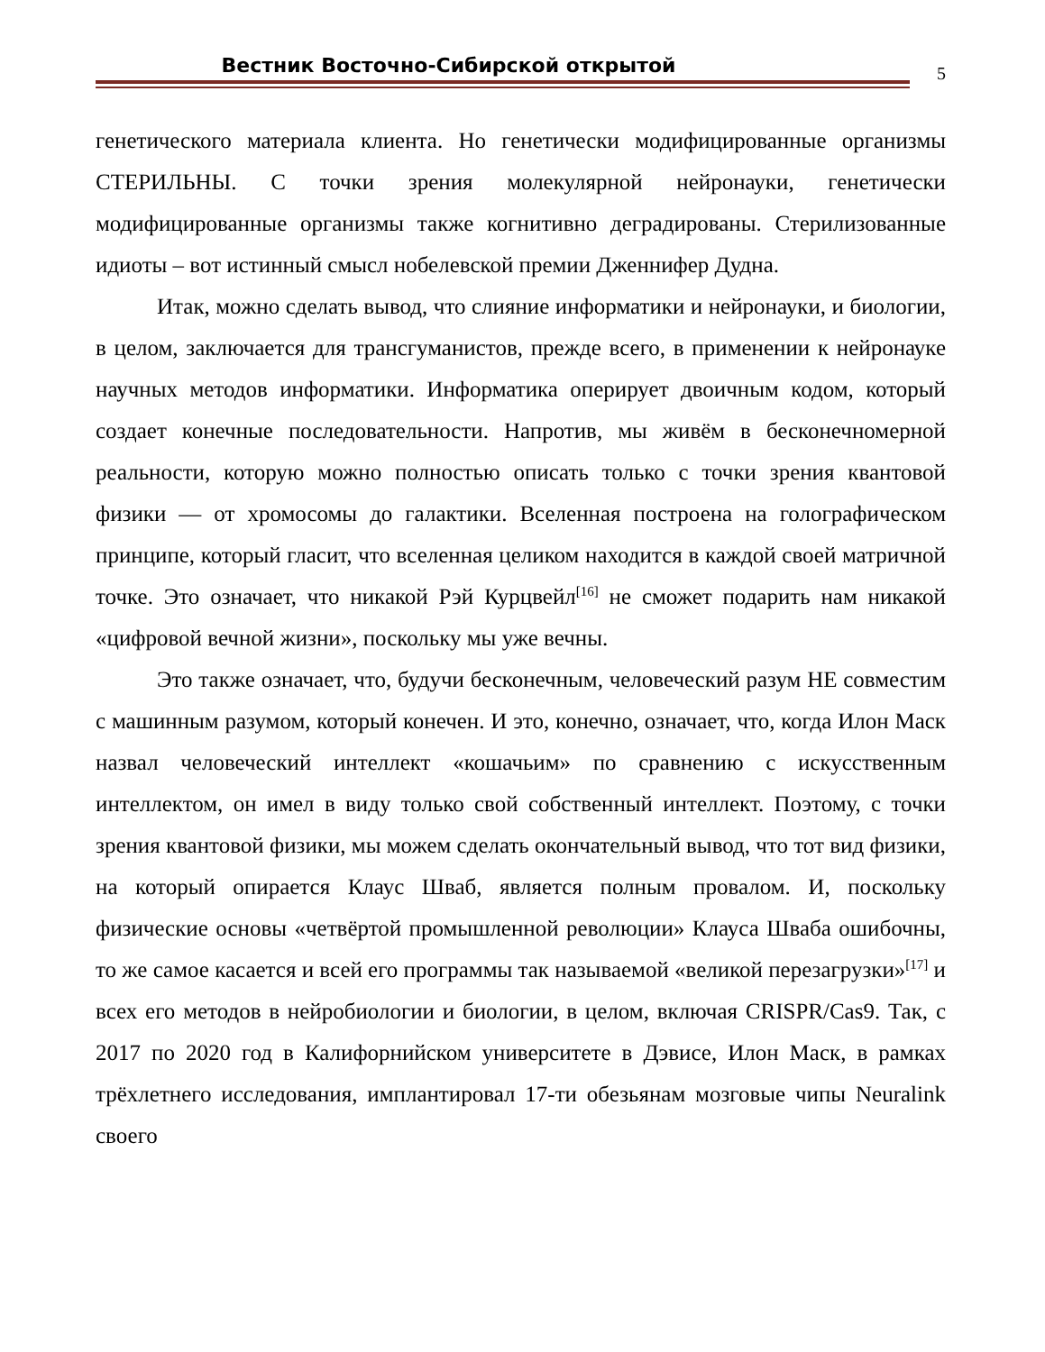Вестник Восточно-Сибирской открытой
5
генетического материала клиента. Но генетически модифицированные организмы СТЕРИЛЬНЫ. С точки зрения молекулярной нейронауки, генетически модифицированные организмы также когнитивно деградированы. Стерилизованные идиоты – вот истинный смысл нобелевской премии Дженнифер Дудна.
Итак, можно сделать вывод, что слияние информатики и нейронауки, и биологии, в целом, заключается для трансгуманистов, прежде всего, в применении к нейронауке научных методов информатики. Информатика оперирует двоичным кодом, который создает конечные последовательности. Напротив, мы живём в бесконечномерной реальности, которую можно полностью описать только с точки зрения квантовой физики — от хромосомы до галактики. Вселенная построена на голографическом принципе, который гласит, что вселенная целиком находится в каждой своей матричной точке. Это означает, что никакой Рэй Курцвейл<sup>[16]</sup> не сможет подарить нам никакой «цифровой вечной жизни», поскольку мы уже вечны.
Это также означает, что, будучи бесконечным, человеческий разум НЕ совместим с машинным разумом, который конечен. И это, конечно, означает, что, когда Илон Маск назвал человеческий интеллект «кошачьим» по сравнению с искусственным интеллектом, он имел в виду только свой собственный интеллект. Поэтому, с точки зрения квантовой физики, мы можем сделать окончательный вывод, что тот вид физики, на который опирается Клаус Шваб, является полным провалом. И, поскольку физические основы «четвёртой промышленной революции» Клауса Шваба ошибочны, то же самое касается и всей его программы так называемой «великой перезагрузки»<sup>[17]</sup> и всех его методов в нейробиологии и биологии, в целом, включая CRISPR/Cas9. Так, с 2017 по 2020 год в Калифорнийском университете в Дэвисе, Илон Маск, в рамках трёхлетнего исследования, имплантировал 17-ти обезьянам мозговые чипы Neuralink своего